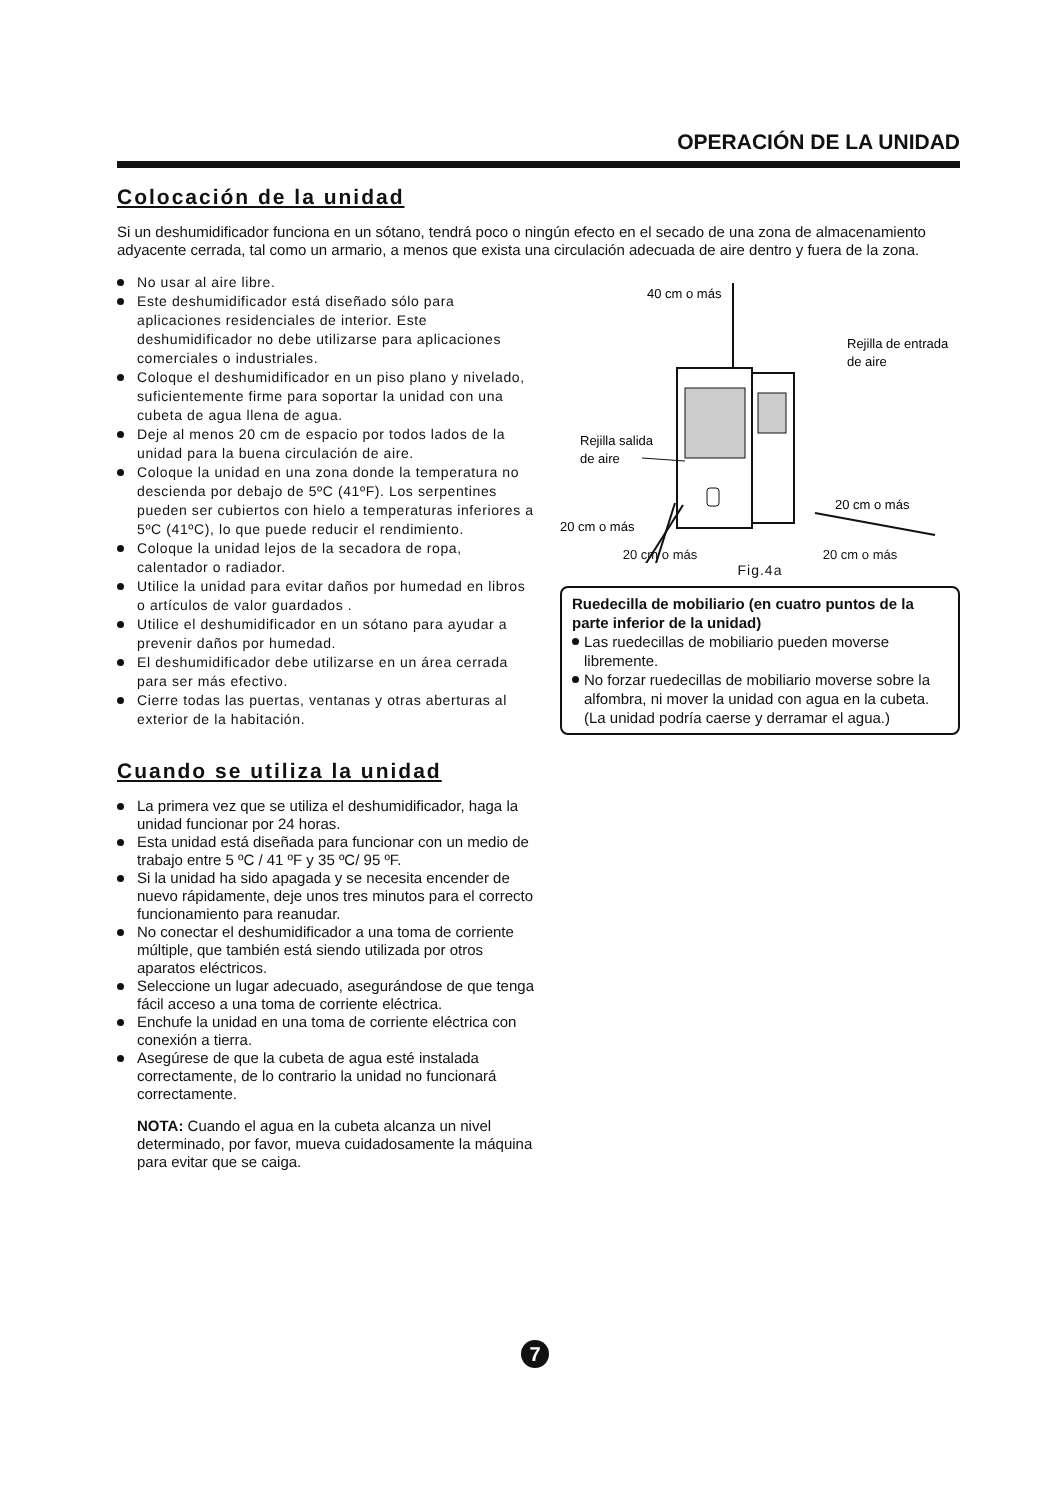OPERACIÓN DE LA UNIDAD
Colocación de la unidad
Si un deshumidificador funciona en un sótano, tendrá poco o ningún efecto en el secado de una zona de almacenamiento adyacente cerrada, tal como un armario, a menos que exista una circulación adecuada de aire dentro y fuera de la zona.
No usar al aire libre.
Este deshumidificador está diseñado sólo para aplicaciones residenciales de interior. Este deshumidificador no debe utilizarse para aplicaciones comerciales o industriales.
Coloque el deshumidificador en un piso plano y nivelado, suficientemente firme para soportar la unidad con una cubeta de agua llena de agua.
Deje al menos 20 cm de espacio por todos lados de la unidad para la buena circulación de aire.
Coloque la unidad en una zona donde la temperatura no descienda por debajo de 5ºC (41ºF). Los serpentines pueden ser cubiertos con hielo a temperaturas inferiores a 5ºC (41ºC), lo que puede reducir el rendimiento.
Coloque la unidad lejos de la secadora de ropa, calentador o radiador.
Utilice la unidad para evitar daños por humedad en libros o artículos de valor guardados .
Utilice el deshumidificador en un sótano para ayudar a prevenir daños por humedad.
El deshumidificador debe utilizarse en un área cerrada para ser más efectivo.
Cierre todas las puertas, ventanas y otras aberturas al exterior de la habitación.
Cuando se utiliza la unidad
La primera vez que se utiliza el deshumidificador, haga la unidad funcionar por 24 horas.
Esta unidad está diseñada para funcionar con un medio de trabajo entre 5 ºC / 41 ºF y 35 ºC/ 95 ºF.
Si la unidad ha sido apagada y se necesita encender de nuevo rápidamente, deje unos tres minutos para el correcto funcionamiento para reanudar.
No conectar el deshumidificador a una toma de corriente múltiple, que también está siendo utilizada por otros aparatos eléctricos.
Seleccione un lugar adecuado, asegurándose de que tenga fácil acceso a una toma de corriente eléctrica.
Enchufe la unidad en una toma de corriente eléctrica con conexión a tierra.
Asegúrese de que la cubeta de agua esté instalada correctamente, de lo contrario la unidad no funcionará correctamente.
NOTA: Cuando el agua en la cubeta alcanza un nivel determinado, por favor, mueva cuidadosamente la máquina para evitar que se caiga.
40 cm o más
Rejilla de entrada
de aire
Rejilla salida
de aire
20 cm o más
20 cm o más
20 cm o más 20 cm o más
Fig.4a
Ruedecilla de mobiliario (en cuatro puntos de la parte inferior de la unidad)
Las ruedecillas de mobiliario pueden moverse libremente.
No forzar ruedecillas de mobiliario moverse sobre la alfombra, ni mover la unidad con agua en la cubeta. (La unidad podría caerse y derramar el agua.)
7